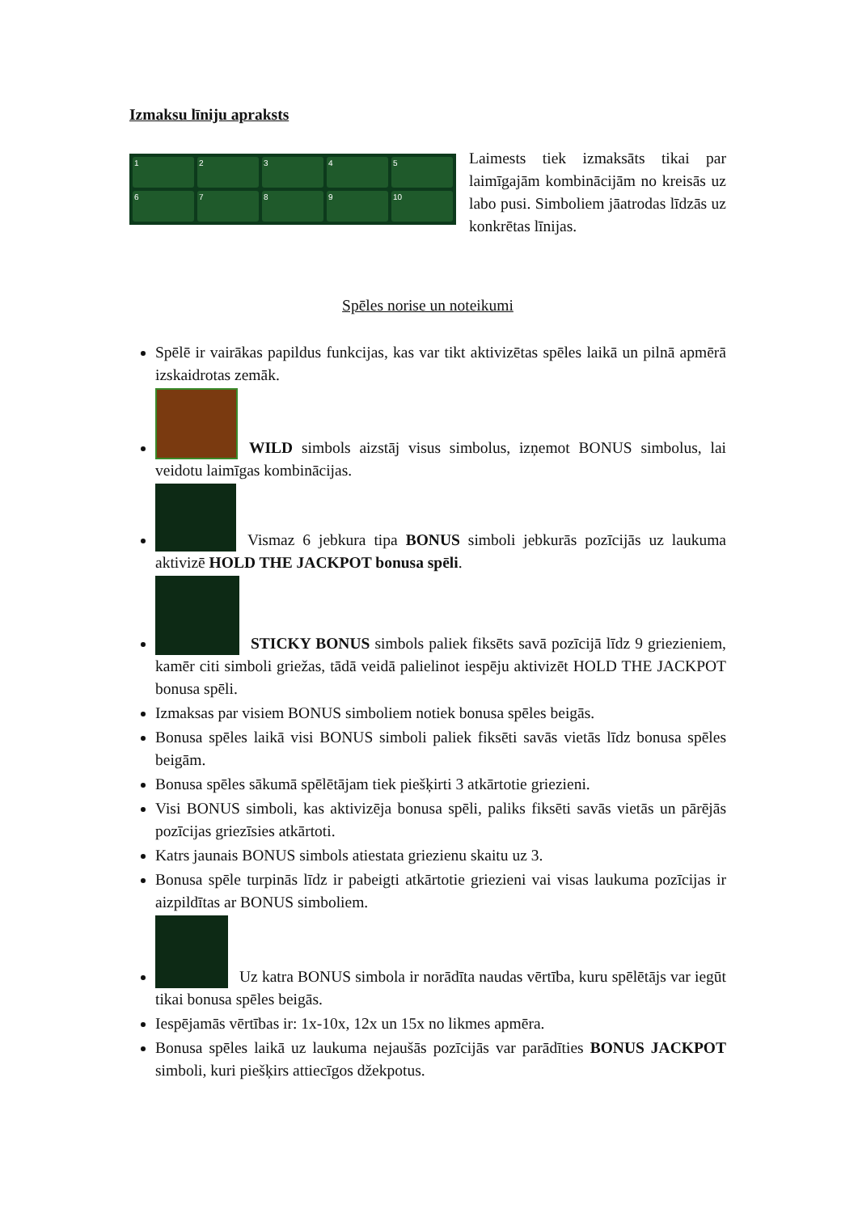Izmaksu līniju apraksts
1
2
3
4
5
6
7
8
9
10
Laimests tiek izmaksāts tikai par laimīgajām kombinācijām no kreisās uz labo pusi. Simboliem jāatrodas līdzās uz konkrētas līnijas.
Spēles norise un noteikumi
Spēlē ir vairākas papildus funkcijas, kas var tikt aktivizētas spēles laikā un pilnā apmērā izskaidrotas zemāk.
WILD simbols aizstāj visus simbolus, izņemot BONUS simbolus, lai veidotu laimīgas kombinācijas.
Vismaz 6 jebkura tipa BONUS simboli jebkurās pozīcijās uz laukuma aktivizē HOLD THE JACKPOT bonusa spēli.
STICKY BONUS simbols paliek fiksēts savā pozīcijā līdz 9 griezieniem, kamēr citi simboli griežas, tādā veidā palielinot iespēju aktivizēt HOLD THE JACKPOT bonusa spēli.
Izmaksas par visiem BONUS simboliem notiek bonusa spēles beigās.
Bonusa spēles laikā visi BONUS simboli paliek fiksēti savās vietās līdz bonusa spēles beigām.
Bonusa spēles sākumā spēlētājam tiek piešķirti 3 atkārtotie griezieni.
Visi BONUS simboli, kas aktivizēja bonusa spēli, paliks fiksēti savās vietās un pārējās pozīcijas griezīsies atkārtoti.
Katrs jaunais BONUS simbols atiestata griezienu skaitu uz 3.
Bonusa spēle turpinās līdz ir pabeigti atkārtotie griezieni vai visas laukuma pozīcijas ir aizpildītas ar BONUS simboliem.
Uz katra BONUS simbola ir norādīta naudas vērtība, kuru spēlētājs var iegūt tikai bonusa spēles beigās.
Iespējamās vērtības ir: 1x-10x, 12x un 15x no likmes apmēra.
Bonusa spēles laikā uz laukuma nejaušās pozīcijās var parādīties BONUS JACKPOT simboli, kuri piešķirs attiecīgos džekpotus.